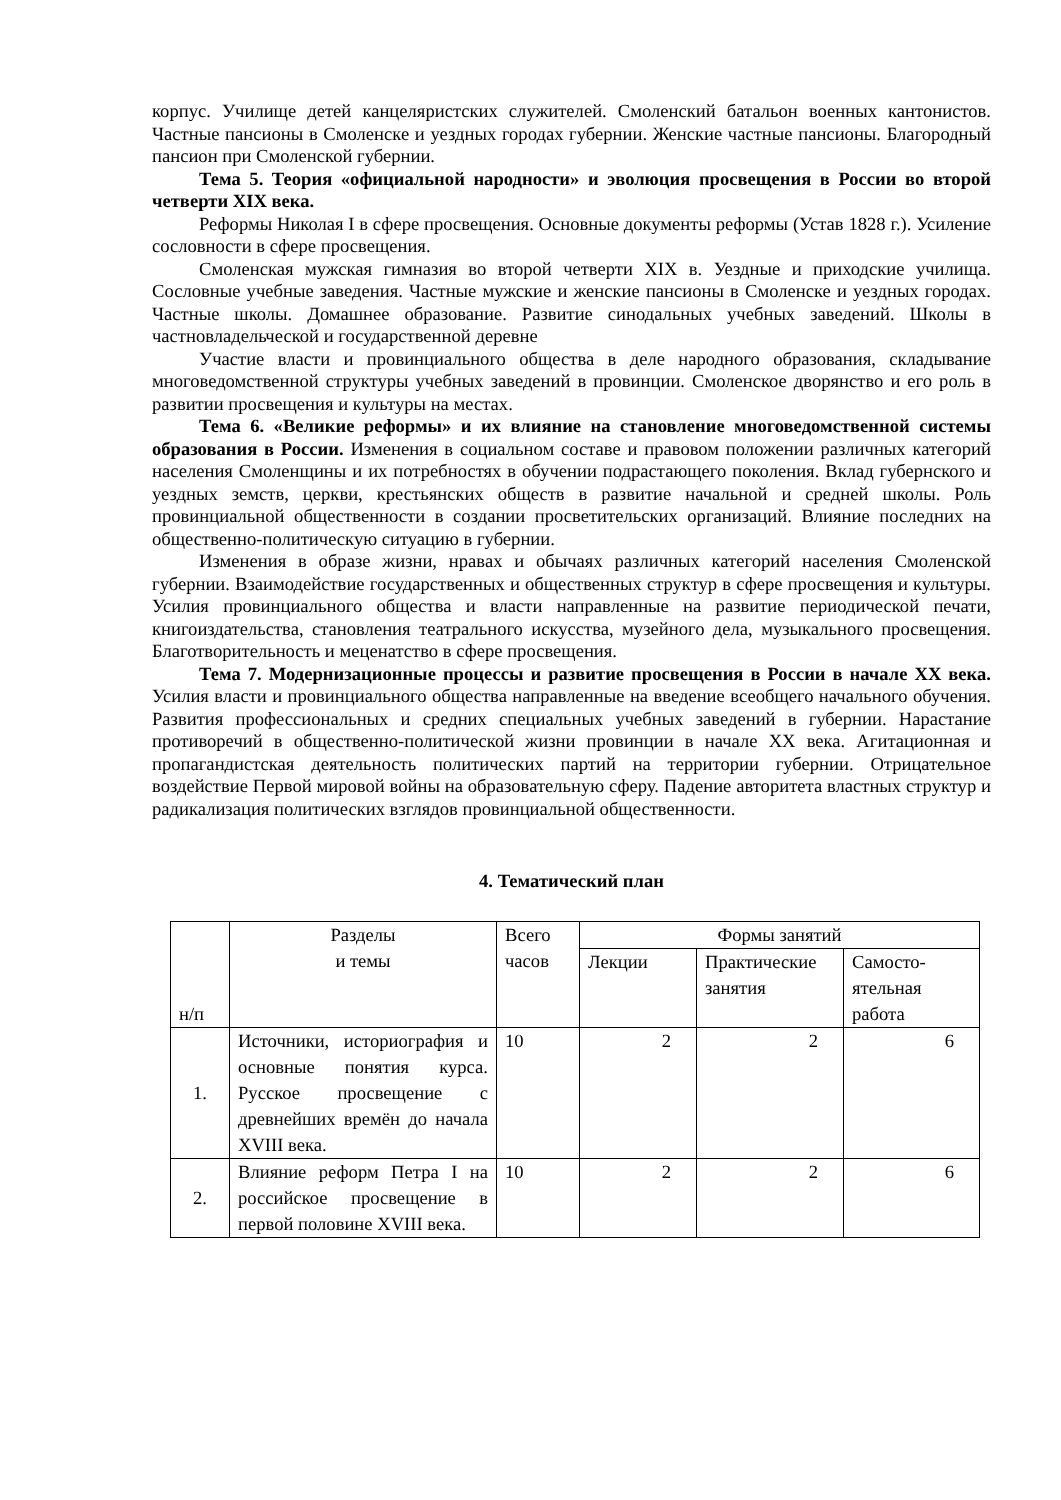корпус. Училище детей канцеляристских служителей. Смоленский батальон военных кантонистов. Частные пансионы в Смоленске и уездных городах губернии. Женские частные пансионы. Благородный пансион при Смоленской губернии.
Тема 5. Теория «официальной народности» и эволюция просвещения в России во второй четверти XIX века.
Реформы Николая I в сфере просвещения. Основные документы реформы (Устав 1828 г.). Усиление сословности в сфере просвещения.
Смоленская мужская гимназия во второй четверти XIX в. Уездные и приходские училища. Сословные учебные заведения. Частные мужские и женские пансионы в Смоленске и уездных городах. Частные школы. Домашнее образование. Развитие синодальных учебных заведений. Школы в частновладельческой и государственной деревне
Участие власти и провинциального общества в деле народного образования, складывание многоведомственной структуры учебных заведений в провинции. Смоленское дворянство и его роль в развитии просвещения и культуры на местах.
Тема 6. «Великие реформы» и их влияние на становление многоведомственной системы образования в России. Изменения в социальном составе и правовом положении различных категорий населения Смоленщины и их потребностях в обучении подрастающего поколения. Вклад губернского и уездных земств, церкви, крестьянских обществ в развитие начальной и средней школы. Роль провинциальной общественности в создании просветительских организаций. Влияние последних на общественно-политическую ситуацию в губернии.
Изменения в образе жизни, нравах и обычаях различных категорий населения Смоленской губернии. Взаимодействие государственных и общественных структур в сфере просвещения и культуры. Усилия провинциального общества и власти направленные на развитие периодической печати, книгоиздательства, становления театрального искусства, музейного дела, музыкального просвещения. Благотворительность и меценатство в сфере просвещения.
Тема 7. Модернизационные процессы и развитие просвещения в России в начале XX века. Усилия власти и провинциального общества направленные на введение всеобщего начального обучения. Развития профессиональных и средних специальных учебных заведений в губернии. Нарастание противоречий в общественно-политической жизни провинции в начале XX века. Агитационная и пропагандистская деятельность политических партий на территории губернии. Отрицательное воздействие Первой мировой войны на образовательную сферу. Падение авторитета властных структур и радикализация политических взглядов провинциальной общественности.
4. Тематический план
| н/п | Разделы и темы | Всего часов | Формы занятий | | |
| | | | Лекции | Практические занятия | Самосто-ятельная работа |
| 1. | Источники, историография и основные понятия курса. Русское просвещение с древнейших времён до начала XVIII века. | 10 | 2 | 2 | 6 |
| 2. | Влияние реформ Петра I на российское просвещение в первой половине XVIII века. | 10 | 2 | 2 | 6 |